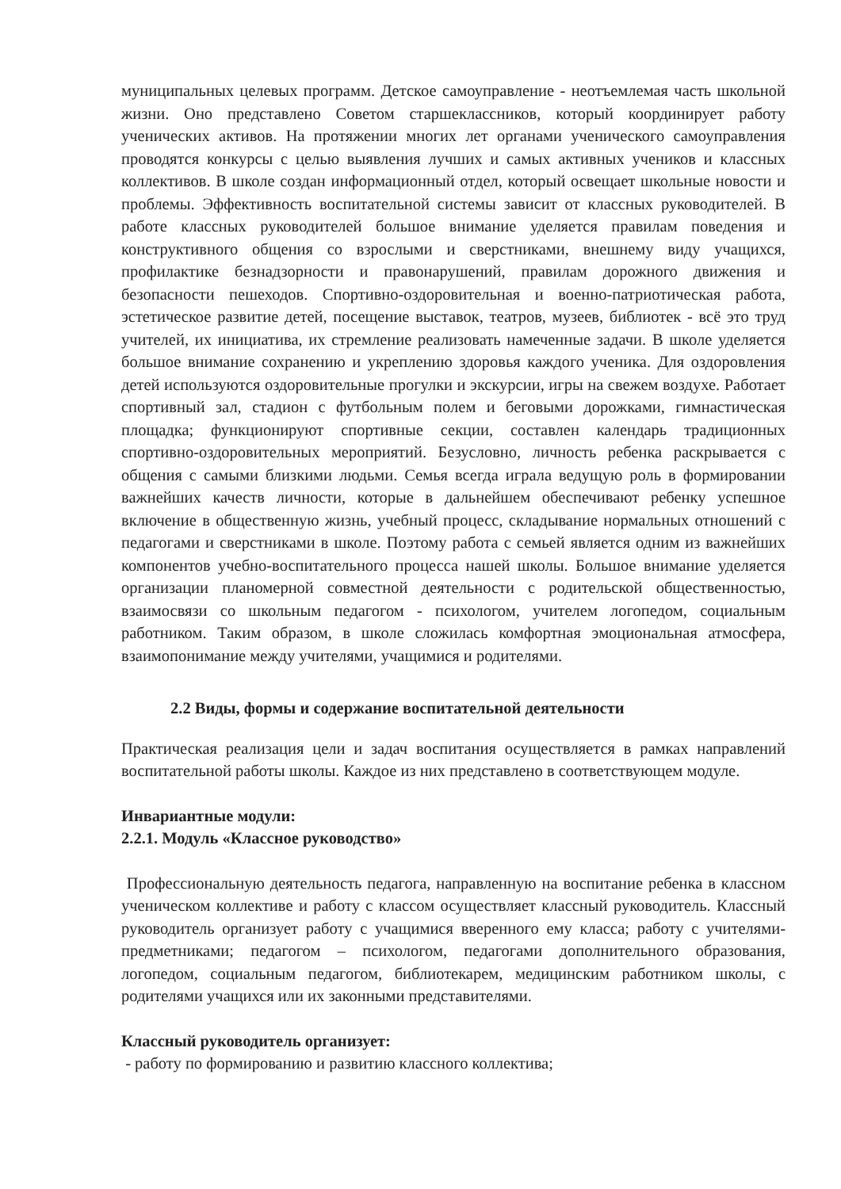муниципальных целевых программ. Детское самоуправление - неотъемлемая часть школьной жизни. Оно представлено Советом старшеклассников, который координирует работу ученических активов. На протяжении многих лет органами ученического самоуправления проводятся конкурсы с целью выявления лучших и самых активных учеников и классных коллективов. В школе создан информационный отдел, который освещает школьные новости и проблемы. Эффективность воспитательной системы зависит от классных руководителей. В работе классных руководителей большое внимание уделяется правилам поведения и конструктивного общения со взрослыми и сверстниками, внешнему виду учащихся, профилактике безнадзорности и правонарушений, правилам дорожного движения и безопасности пешеходов. Спортивно-оздоровительная и военно-патриотическая работа, эстетическое развитие детей, посещение выставок, театров, музеев, библиотек - всё это труд учителей, их инициатива, их стремление реализовать намеченные задачи. В школе уделяется большое внимание сохранению и укреплению здоровья каждого ученика. Для оздоровления детей используются оздоровительные прогулки и экскурсии, игры на свежем воздухе. Работает спортивный зал, стадион с футбольным полем и беговыми дорожками, гимнастическая площадка; функционируют спортивные секции, составлен календарь традиционных спортивно-оздоровительных мероприятий. Безусловно, личность ребенка раскрывается с общения с самыми близкими людьми. Семья всегда играла ведущую роль в формировании важнейших качеств личности, которые в дальнейшем обеспечивают ребенку успешное включение в общественную жизнь, учебный процесс, складывание нормальных отношений с педагогами и сверстниками в школе. Поэтому работа с семьей является одним из важнейших компонентов учебно-воспитательного процесса нашей школы. Большое внимание уделяется организации планомерной совместной деятельности с родительской общественностью, взаимосвязи со школьным педагогом - психологом, учителем логопедом, социальным работником. Таким образом, в школе сложилась комфортная эмоциональная атмосфера, взаимопонимание между учителями, учащимися и родителями.
2.2 Виды, формы и содержание воспитательной деятельности
Практическая реализация цели и задач воспитания осуществляется в рамках направлений воспитательной работы школы. Каждое из них представлено в соответствующем модуле.
Инвариантные модули:
2.2.1. Модуль «Классное руководство»
Профессиональную деятельность педагога, направленную на воспитание ребенка в классном ученическом коллективе и работу с классом осуществляет классный руководитель. Классный руководитель организует работу с учащимися вверенного ему класса; работу с учителями-предметниками; педагогом – психологом, педагогами дополнительного образования, логопедом, социальным педагогом, библиотекарем, медицинским работником школы, с родителями учащихся или их законными представителями.
Классный руководитель организует:
- работу по формированию и развитию классного коллектива;